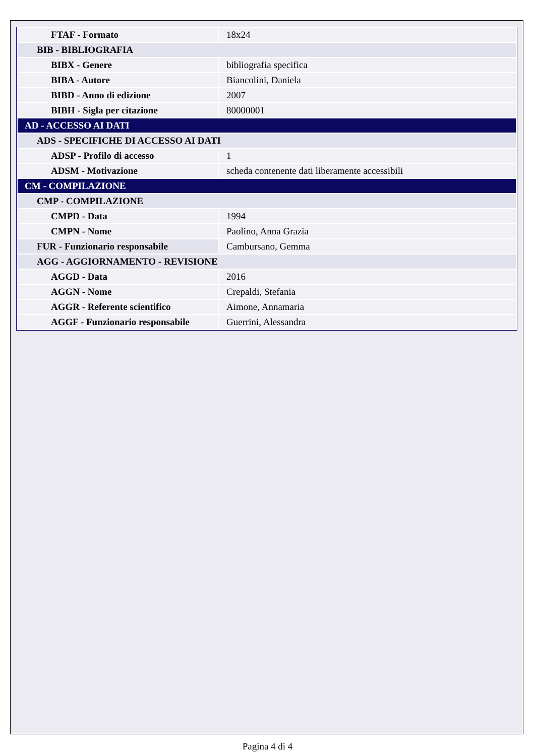| FTAF - Formato | 18x24 |
| BIB - BIBLIOGRAFIA | |
| BIBX - Genere | bibliografia specifica |
| BIBA - Autore | Biancolini, Daniela |
| BIBD - Anno di edizione | 2007 |
| BIBH - Sigla per citazione | 80000001 |
| AD - ACCESSO AI DATI | |
| ADS - SPECIFICHE DI ACCESSO AI DATI | |
| ADSP - Profilo di accesso | 1 |
| ADSM - Motivazione | scheda contenente dati liberamente accessibili |
| CM - COMPILAZIONE | |
| CMP - COMPILAZIONE | |
| CMPD - Data | 1994 |
| CMPN - Nome | Paolino, Anna Grazia |
| FUR - Funzionario responsabile | Cambursano, Gemma |
| AGG - AGGIORNAMENTO - REVISIONE | |
| AGGD - Data | 2016 |
| AGGN - Nome | Crepaldi, Stefania |
| AGGR - Referente scientifico | Aimone, Annamaria |
| AGGF - Funzionario responsabile | Guerrini, Alessandra |
Pagina 4 di 4